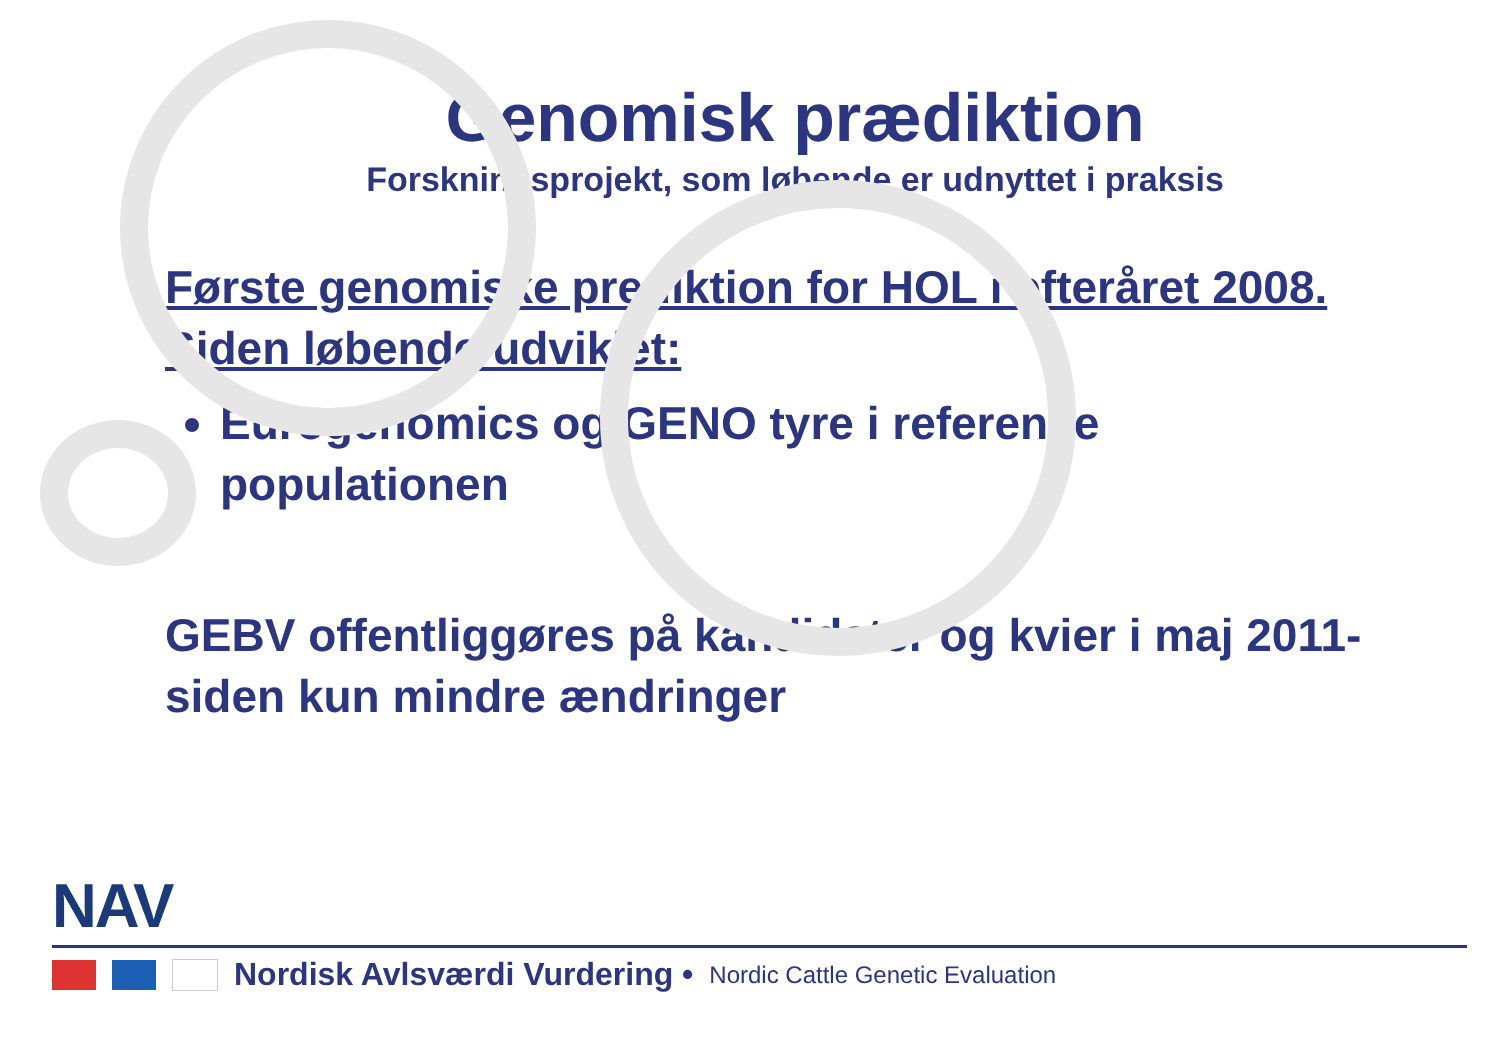Genomisk prædiktion
Forskningsprojekt, som løbende er udnyttet i praksis
Første genomiske prediktion for HOL i efteråret 2008. Siden løbende udviklet:
Eurogenomics og GENO tyre i reference populationen
GEBV offentliggøres på kandidater og kvier i maj 2011- siden kun mindre ændringer
NAV
Nordisk Avlsværdi Vurdering • Nordic Cattle Genetic Evaluation